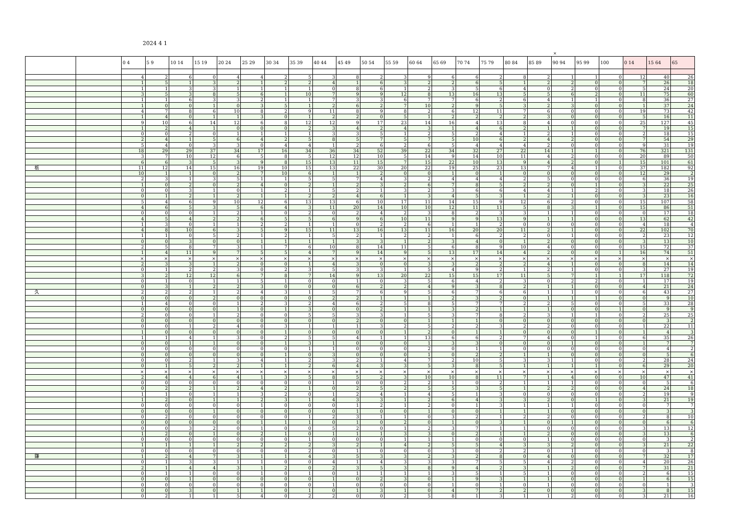2024 4 1
×
| | | 0 4 | 5 9 | 10 14 | 15 19 | 20 24 | 25 29 | 30 34 | 35 39 | 40 44 | 45 49 | 50 54 | 55 59 | 60 64 | 65 69 | 70 74 | 75 79 | 80 84 | 85 89 | 90 94 | 95 99 | 100 | 0 14 | 15 64 | 65 |
| --- | --- | --- | --- | --- | --- | --- | --- | --- | --- | --- | --- | --- | --- | --- | --- | --- | --- | --- | --- | --- | --- | --- | --- | --- | --- |
| | | 4 | 2 | 6 | 0 | 4 | 4 | 2 | 5 | 3 | 8 | 2 | 3 | 9 | 6 | 6 | 2 | 8 | 2 | 1 | 1 | 0 | 12 | 40 | 26 |
| | | 1 | 5 | 1 | 3 | 2 | 1 | 2 | 2 | 4 | 1 | 6 | 3 | 2 | 2 | 6 | 5 | 1 | 2 | 2 | 0 | 0 | 7 | 26 | 18 |
| | | 1 | 1 | 3 | 3 | 1 | 1 | 1 | 1 | 0 | 8 | 6 | 1 | 2 | 3 | 5 | 6 | 4 | 0 | 2 | 0 | 0 | 5 | 24 | 20 |
| | | 3 | 5 | 3 | 8 | 5 | 6 | 1 | 10 | 7 | 9 | 9 | 12 | 8 | 13 | 16 | 13 | 5 | 5 | 6 | 2 | 0 | 11 | 75 | 60 |
| | | 1 | 1 | 6 | 3 | 3 | 2 | 1 | 1 | 7 | 3 | 3 | 6 | 7 | 7 | 6 | 2 | 6 | 4 | 1 | 1 | 0 | 8 | 36 | 27 |
| | | 1 | 0 | 0 | 1 | 0 | 3 | 5 | 1 | 2 | 6 | 2 | 7 | 10 | 2 | 9 | 5 | 3 | 2 | 3 | 0 | 0 | 1 | 37 | 24 |
| | | 4 | 7 | 8 | 6 | 10 | 8 | 2 | 9 | 11 | 8 | 9 | 8 | 2 | 6 | 12 | 11 | 7 | 6 | 0 | 0 | 0 | 19 | 73 | 42 |
| | | 1 | 4 | 0 | 1 | 1 | 3 | 0 | 1 | 2 | 2 | 0 | 5 | 1 | 2 | 2 | 2 | 2 | 3 | 0 | 0 | 0 | 5 | 16 | 11 |
| | | 9 | 10 | 6 | 14 | 12 | 6 | 8 | 12 | 12 | 9 | 17 | 23 | 14 | 16 | 4 | 13 | 8 | 4 | 0 | 0 | 0 | 25 | 127 | 45 |
| | | 1 | 2 | 4 | 1 | 0 | 0 | 0 | 2 | 3 | 4 | 2 | 4 | 3 | 1 | 4 | 6 | 2 | 1 | 1 | 0 | 0 | 7 | 19 | 15 |
| | | 0 | 0 | 2 | 0 | 1 | 1 | 1 | 1 | 3 | 3 | 5 | 1 | 2 | 5 | 2 | 4 | 1 | 2 | 1 | 0 | 0 | 2 | 18 | 15 |
| | | 2 | 4 | 1 | 5 | 6 | 4 | 2 | 5 | 8 | 5 | 7 | 5 | 7 | 5 | 10 | 6 | 2 | 4 | 2 | 0 | 0 | 7 | 54 | 29 |
| | | 5 | 4 | 0 | 3 | 3 | 0 | 4 | 4 | 1 | 2 | 6 | 2 | 6 | 5 | 4 | 4 | 4 | 2 | 0 | 0 | 0 | 9 | 31 | 19 |
| | | 18 | 29 | 29 | 37 | 34 | 17 | 16 | 34 | 36 | 34 | 52 | 39 | 22 | 34 | 32 | 27 | 22 | 14 | 1 | 1 | 0 | 76 | 321 | 131 |
| | | 3 | 7 | 10 | 12 | 6 | 5 | 8 | 5 | 12 | 12 | 10 | 5 | 14 | 9 | 14 | 10 | 11 | 4 | 2 | 0 | 0 | 20 | 89 | 50 |
| | | 6 | 6 | 3 | 5 | 3 | 9 | 8 | 15 | 13 | 11 | 15 | 7 | 15 | 22 | 10 | 13 | 9 | 4 | 2 | 0 | 1 | 15 | 101 | 61 |
| 栃 | | 11 | 12 | 14 | 15 | 16 | 19 | 10 | 15 | 13 | 22 | 30 | 20 | 22 | 19 | 25 | 23 | 13 | 7 | 4 | 1 | 0 | 37 | 182 | 92 |
| | | 10 | 1 | 1 | 0 | 2 | 7 | 10 | 6 | 1 | 1 | 2 | 0 | 0 | 1 | 0 | 1 | 0 | 0 | 0 | 0 | 0 | 12 | 29 | 2 |
| | | 2 | 3 | 1 | 3 | 5 | 1 | 1 | 5 | 5 | 7 | 4 | 3 | 2 | 4 | 4 | 4 | 2 | 5 | 0 | 0 | 0 | 6 | 36 | 19 |
| | | 1 | 0 | 2 | 0 | 2 | 4 | 0 | 2 | 1 | 2 | 3 | 2 | 6 | 7 | 8 | 5 | 2 | 2 | 0 | 1 | 0 | 3 | 22 | 25 |
| | | 0 | 0 | 3 | 1 | 0 | 1 | 2 | 1 | 5 | 2 | 1 | 3 | 2 | 3 | 6 | 6 | 4 | 4 | 1 | 2 | 0 | 3 | 18 | 26 |
| | | 0 | 1 | 2 | 1 | 2 | 1 | 1 | 2 | 2 | 4 | 6 | 1 | 3 | 4 | 5 | 3 | 1 | 2 | 1 | 0 | 0 | 3 | 23 | 16 |
| | | 5 | 4 | 6 | 9 | 10 | 12 | 6 | 13 | 13 | 6 | 10 | 17 | 11 | 14 | 15 | 9 | 12 | 6 | 2 | 0 | 0 | 15 | 107 | 58 |
| | | 4 | 6 | 5 | 3 | 5 | 6 | 4 | 3 | 11 | 20 | 14 | 10 | 10 | 12 | 11 | 11 | 5 | 8 | 3 | 1 | 0 | 15 | 86 | 51 |
| | | 0 | 0 | 0 | 1 | 2 | 1 | 0 | 2 | 0 | 2 | 4 | 2 | 3 | 8 | 2 | 3 | 3 | 1 | 1 | 0 | 0 | 0 | 17 | 18 |
| | | 4 | 5 | 4 | 2 | 2 | 6 | 5 | 5 | 6 | 9 | 6 | 10 | 11 | 9 | 9 | 13 | 9 | 1 | 1 | 0 | 0 | 13 | 62 | 42 |
| | | 1 | 3 | 0 | 1 | 1 | 2 | 2 | 1 | 1 | 0 | 2 | 2 | 6 | 1 | 1 | 2 | 0 | 0 | 0 | 0 | 0 | 4 | 18 | 4 |
| | | 4 | 8 | 10 | 6 | 3 | 5 | 9 | 15 | 11 | 13 | 16 | 13 | 11 | 16 | 20 | 20 | 11 | 2 | 1 | 0 | 0 | 22 | 102 | 70 |
| | | 1 | 1 | 0 | 5 | 2 | 1 | 2 | 1 | 5 | 2 | 1 | 2 | 2 | 1 | 6 | 2 | 2 | 0 | 1 | 0 | 0 | 2 | 23 | 12 |
| | | 0 | 0 | 3 | 0 | 0 | 1 | 1 | 1 | 1 | 3 | 3 | 1 | 2 | 3 | 4 | 0 | 1 | 2 | 0 | 0 | 0 | 3 | 13 | 10 |
| | | 2 | 5 | 8 | 7 | 3 | 1 | 7 | 6 | 10 | 8 | 14 | 11 | 5 | 6 | 8 | 9 | 10 | 4 | 0 | 0 | 0 | 15 | 72 | 37 |
| | | 1 | 4 | 11 | 9 | 7 | 5 | 5 | 4 | 7 | 9 | 14 | 9 | 5 | 13 | 17 | 14 | 4 | 2 | 0 | 0 | 1 | 16 | 74 | 51 |
| | | × | × | × | × | × | × | × | × | × | × | × | × | × | × | × | × | × | × | × | × | × | × | × | × |
| | | 2 | 3 | 3 | 1 | 2 | 0 | 0 | 1 | 4 | 3 | 0 | 0 | 3 | 3 | 2 | 2 | 2 | 4 | 1 | 0 | 0 | 8 | 14 | 14 |
| | | 0 | 1 | 2 | 2 | 3 | 0 | 2 | 3 | 5 | 3 | 3 | 1 | 5 | 4 | 9 | 2 | 1 | 2 | 1 | 0 | 0 | 3 | 27 | 19 |
| | | 3 | 2 | 12 | 12 | 6 | 7 | 8 | 7 | 14 | 9 | 13 | 20 | 22 | 15 | 15 | 17 | 11 | 5 | 7 | 1 | 1 | 17 | 118 | 72 |
| | | 0 | 1 | 0 | 1 | 1 | 5 | 1 | 0 | 0 | 1 | 0 | 3 | 5 | 6 | 4 | 2 | 3 | 0 | 2 | 2 | 0 | 1 | 17 | 19 |
| | | 0 | 3 | 1 | 2 | 2 | 3 | 0 | 0 | 0 | 6 | 2 | 2 | 4 | 9 | 3 | 8 | 2 | 1 | 1 | 0 | 0 | 4 | 21 | 24 |
| 久 | | 2 | 2 | 2 | 1 | 2 | 4 | 3 | 1 | 5 | 7 | 6 | 9 | 5 | 6 | 7 | 6 | 6 | 1 | 1 | 0 | 0 | 6 | 43 | 27 |
| | | 0 | 0 | 0 | 2 | 0 | 0 | 0 | 0 | 2 | 2 | 1 | 1 | 1 | 2 | 3 | 2 | 0 | 1 | 1 | 1 | 0 | 0 | 9 | 10 |
| | | 1 | 4 | 0 | 0 | 1 | 2 | 3 | 2 | 4 | 6 | 2 | 5 | 8 | 5 | 7 | 7 | 2 | 2 | 5 | 0 | 0 | 5 | 33 | 28 |
| | | 0 | 0 | 0 | 0 | 1 | 0 | 1 | 3 | 0 | 0 | 2 | 1 | 1 | 3 | 2 | 1 | 1 | 1 | 0 | 0 | 1 | 0 | 9 | 9 |
| | | 2 | 0 | 0 | 1 | 2 | 0 | 0 | 5 | 5 | 3 | 3 | 1 | 5 | 3 | 7 | 8 | 2 | 3 | 1 | 1 | 0 | 2 | 25 | 25 |
| | | 0 | 0 | 0 | 0 | 0 | 0 | 0 | 0 | 0 | 2 | 0 | 0 | 1 | 1 | 1 | 0 | 0 | 0 | 0 | 0 | 0 | 0 | 3 | 2 |
| | | 0 | 0 | 1 | 2 | 4 | 0 | 3 | 1 | 1 | 1 | 3 | 2 | 5 | 2 | 2 | 3 | 2 | 2 | 0 | 0 | 0 | 1 | 22 | 11 |
| | | 1 | 0 | 0 | 0 | 0 | 0 | 1 | 0 | 0 | 0 | 0 | 1 | 2 | 0 | 1 | 1 | 0 | 0 | 0 | 1 | 0 | 1 | 4 | 3 |
| | | 1 | 1 | 4 | 1 | 3 | 0 | 2 | 5 | 5 | 4 | 1 | 1 | 13 | 6 | 6 | 2 | 7 | 4 | 0 | 1 | 0 | 6 | 35 | 26 |
| | | 0 | 0 | 1 | 1 | 0 | 0 | 1 | 3 | 1 | 0 | 0 | 0 | 1 | 3 | 3 | 0 | 0 | 0 | 1 | 0 | 0 | 1 | 7 | 7 |
| | | 0 | 0 | 0 | 0 | 0 | 0 | 0 | 1 | 1 | 0 | 0 | 0 | 2 | 0 | 1 | 1 | 0 | 0 | 0 | 0 | 0 | 0 | 4 | 2 |
| | | 0 | 0 | 0 | 0 | 0 | 0 | 1 | 0 | 3 | 0 | 0 | 0 | 1 | 0 | 2 | 2 | 1 | 1 | 0 | 0 | 0 | 0 | 5 | 6 |
| | | 0 | 0 | 2 | 1 | 3 | 4 | 1 | 2 | 3 | 2 | 1 | 4 | 7 | 2 | 10 | 5 | 3 | 3 | 1 | 0 | 0 | 2 | 28 | 24 |
| | | 0 | 1 | 5 | 2 | 2 | 1 | 1 | 2 | 6 | 4 | 3 | 3 | 5 | 3 | 8 | 5 | 1 | 1 | 1 | 1 | 0 | 6 | 29 | 20 |
| | | × | × | × | × | × | × | × | × | × | × | × | × | × | × | × | × | × | × | × | × | × | × | × | × |
| | | 2 | 4 | 4 | 6 | 4 | 1 | 3 | 5 | 8 | 5 | 2 | 3 | 10 | 10 | 8 | 11 | 7 | 1 | 4 | 0 | 0 | 10 | 47 | 41 |
| | | 0 | 0 | 0 | 0 | 0 | 0 | 0 | 0 | 1 | 0 | 0 | 2 | 2 | 1 | 0 | 2 | 1 | 1 | 1 | 0 | 0 | 0 | 5 | 6 |
| | | 0 | 2 | 2 | 1 | 2 | 4 | 2 | 1 | 0 | 2 | 5 | 2 | 5 | 5 | 3 | 5 | 1 | 2 | 2 | 0 | 0 | 4 | 24 | 18 |
| | | 1 | 1 | 0 | 1 | 1 | 3 | 2 | 0 | 1 | 2 | 4 | 1 | 4 | 5 | 1 | 3 | 0 | 0 | 0 | 0 | 0 | 2 | 19 | 9 |
| | | 1 | 2 | 0 | 1 | 1 | 2 | 3 | 1 | 4 | 3 | 3 | 1 | 2 | 6 | 4 | 3 | 3 | 2 | 0 | 1 | 0 | 3 | 21 | 19 |
| | | 0 | 0 | 0 | 0 | 0 | 1 | 0 | 0 | 0 | 1 | 2 | 1 | 2 | 0 | 1 | 3 | 1 | 1 | 1 | 0 | 0 | 0 | 7 | 7 |
| | | 0 | 0 | 0 | 1 | 0 | 0 | 0 | 0 | 0 | 1 | 0 | 0 | 1 | 0 | 0 | 1 | 1 | 1 | 0 | 0 | 0 | 0 | 3 | 3 |
| | | 0 | 2 | 0 | 0 | 0 | 0 | 0 | 1 | 2 | 3 | 1 | 1 | 0 | 3 | 2 | 1 | 2 | 2 | 0 | 0 | 0 | 2 | 8 | 10 |
| | | 0 | 0 | 0 | 0 | 0 | 1 | 1 | 1 | 0 | 1 | 0 | 2 | 0 | 1 | 0 | 3 | 1 | 0 | 1 | 0 | 0 | 0 | 6 | 6 |
| | | 0 | 0 | 3 | 2 | 0 | 1 | 0 | 0 | 5 | 2 | 0 | 1 | 2 | 3 | 7 | 1 | 1 | 0 | 0 | 0 | 0 | 3 | 13 | 12 |
| | | 1 | 2 | 0 | 1 | 0 | 2 | 1 | 0 | 1 | 1 | 1 | 3 | 3 | 0 | 2 | 1 | 1 | 2 | 0 | 0 | 0 | 3 | 13 | 6 |
| | | 0 | 0 | 0 | 0 | 0 | 0 | 0 | 1 | 0 | 0 | 0 | 1 | 1 | 1 | 0 | 0 | 0 | 1 | 0 | 0 | 0 | 0 | 3 | 2 |
| | | 1 | 1 | 1 | 1 | 2 | 2 | 2 | 2 | 3 | 2 | 1 | 4 | 2 | 5 | 5 | 4 | 3 | 3 | 2 | 0 | 0 | 3 | 21 | 22 |
| | | 0 | 0 | 0 | 0 | 0 | 0 | 0 | 2 | 0 | 1 | 0 | 0 | 0 | 3 | 0 | 2 | 2 | 0 | 1 | 0 | 0 | 0 | 3 | 8 |
| 鎌 | | 1 | 2 | 4 | 7 | 3 | 1 | 1 | 4 | 3 | 5 | 3 | 3 | 2 | 3 | 2 | 8 | 0 | 4 | 0 | 0 | 0 | 7 | 32 | 17 |
| | | 0 | 1 | 3 | 3 | 1 | 1 | 0 | 0 | 4 | 1 | 4 | 3 | 3 | 3 | 7 | 5 | 5 | 4 | 2 | 0 | 0 | 4 | 20 | 26 |
| | | 2 | 1 | 4 | 4 | 3 | 1 | 2 | 0 | 2 | 3 | 5 | 3 | 8 | 9 | 4 | 2 | 3 | 1 | 2 | 0 | 0 | 7 | 31 | 21 |
| | | 0 | 1 | 1 | 0 | 0 | 1 | 0 | 1 | 0 | 1 | 1 | 1 | 1 | 3 | 5 | 1 | 5 | 1 | 0 | 0 | 0 | 2 | 6 | 15 |
| | | 0 | 0 | 1 | 0 | 0 | 0 | 0 | 0 | 1 | 0 | 2 | 3 | 0 | 1 | 9 | 3 | 1 | 1 | 0 | 0 | 0 | 1 | 6 | 15 |
| | | 0 | 0 | 0 | 0 | 0 | 0 | 0 | 0 | 1 | 0 | 0 | 0 | 0 | 1 | 0 | 1 | 0 | 1 | 0 | 0 | 0 | 0 | 1 | 3 |
| | | 0 | 0 | 3 | 0 | 1 | 1 | 0 | 1 | 0 | 1 | 3 | 1 | 0 | 4 | 7 | 2 | 2 | 0 | 0 | 0 | 0 | 3 | 8 | 15 |
| | | 0 | 2 | 1 | 1 | 5 | 4 | 0 | 2 | 2 | 0 | 0 | 2 | 5 | 8 | 1 | 3 | 1 | 1 | 2 | 0 | 0 | 3 | 21 | 16 |